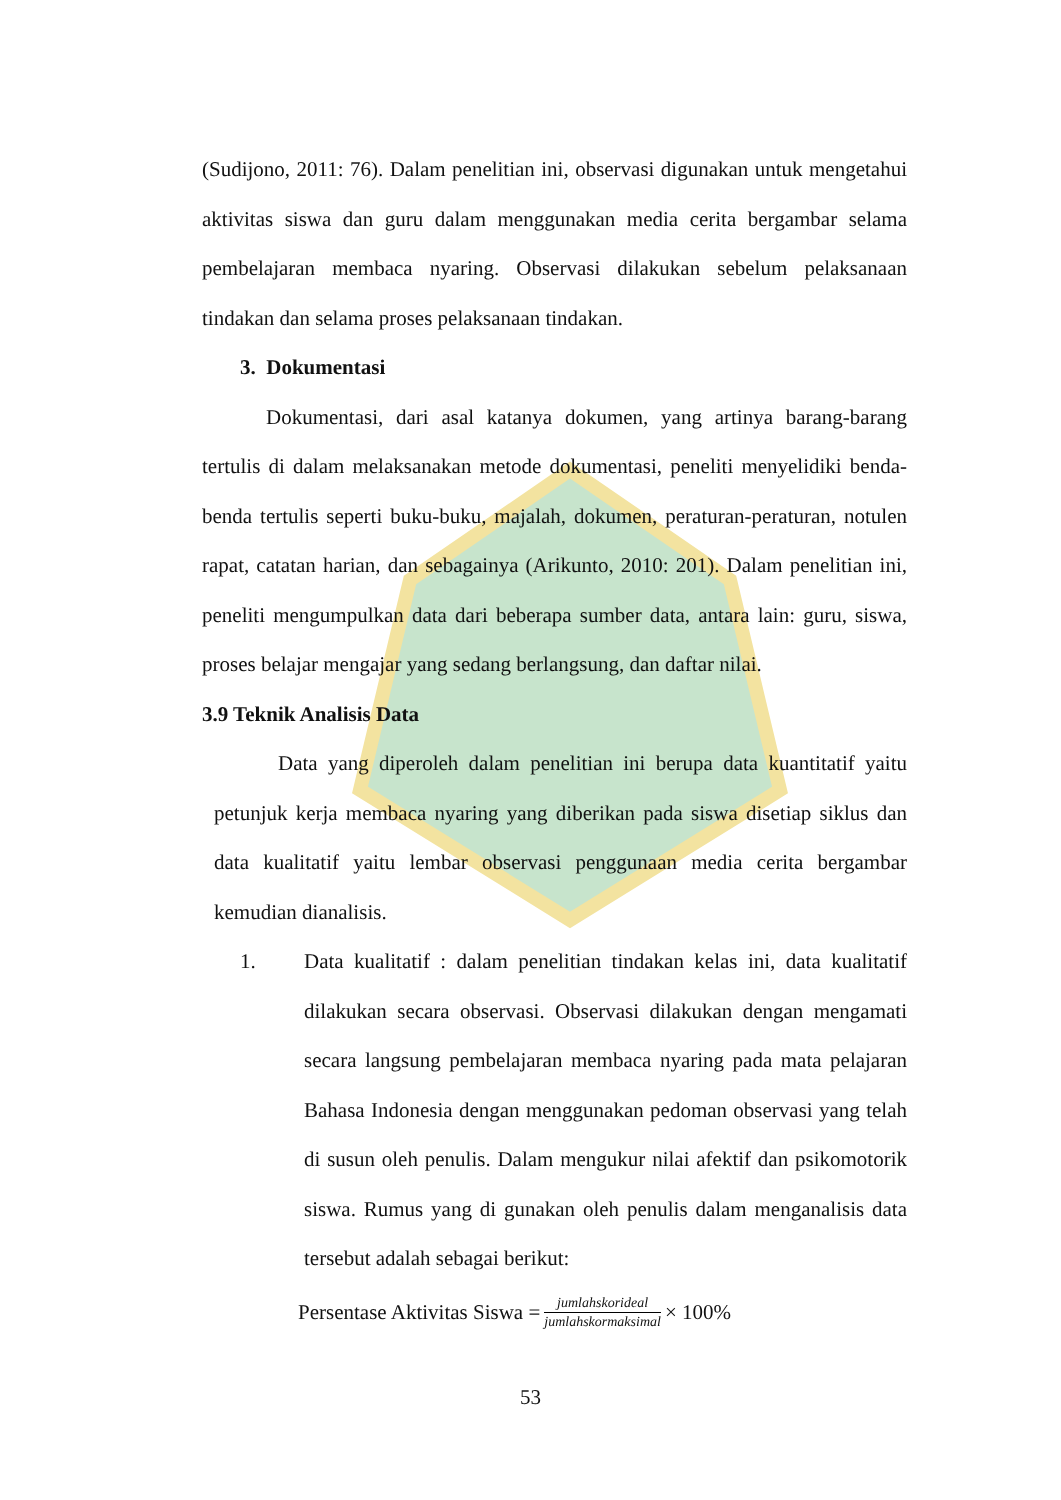(Sudijono, 2011: 76). Dalam penelitian ini, observasi digunakan untuk mengetahui aktivitas siswa dan guru dalam menggunakan media cerita bergambar selama pembelajaran membaca nyaring. Observasi dilakukan sebelum pelaksanaan tindakan dan selama proses pelaksanaan tindakan.
3. Dokumentasi
Dokumentasi, dari asal katanya dokumen, yang artinya barang-barang tertulis di dalam melaksanakan metode dokumentasi, peneliti menyelidiki benda-benda tertulis seperti buku-buku, majalah, dokumen, peraturan-peraturan, notulen rapat, catatan harian, dan sebagainya (Arikunto, 2010: 201). Dalam penelitian ini, peneliti mengumpulkan data dari beberapa sumber data, antara lain: guru, siswa, proses belajar mengajar yang sedang berlangsung, dan daftar nilai.
3.9 Teknik Analisis Data
Data yang diperoleh dalam penelitian ini berupa data kuantitatif yaitu petunjuk kerja membaca nyaring yang diberikan pada siswa disetiap siklus dan data kualitatif yaitu lembar observasi penggunaan media cerita bergambar kemudian dianalisis.
1. Data kualitatif : dalam penelitian tindakan kelas ini, data kualitatif dilakukan secara observasi. Observasi dilakukan dengan mengamati secara langsung pembelajaran membaca nyaring pada mata pelajaran Bahasa Indonesia dengan menggunakan pedoman observasi yang telah di susun oleh penulis. Dalam mengukur nilai afektif dan psikomotorik siswa. Rumus yang di gunakan oleh penulis dalam menganalisis data tersebut adalah sebagai berikut:
Persentase Aktivitas Siswa = jumlahskorideal jumlahskormaksimal × 100%
53